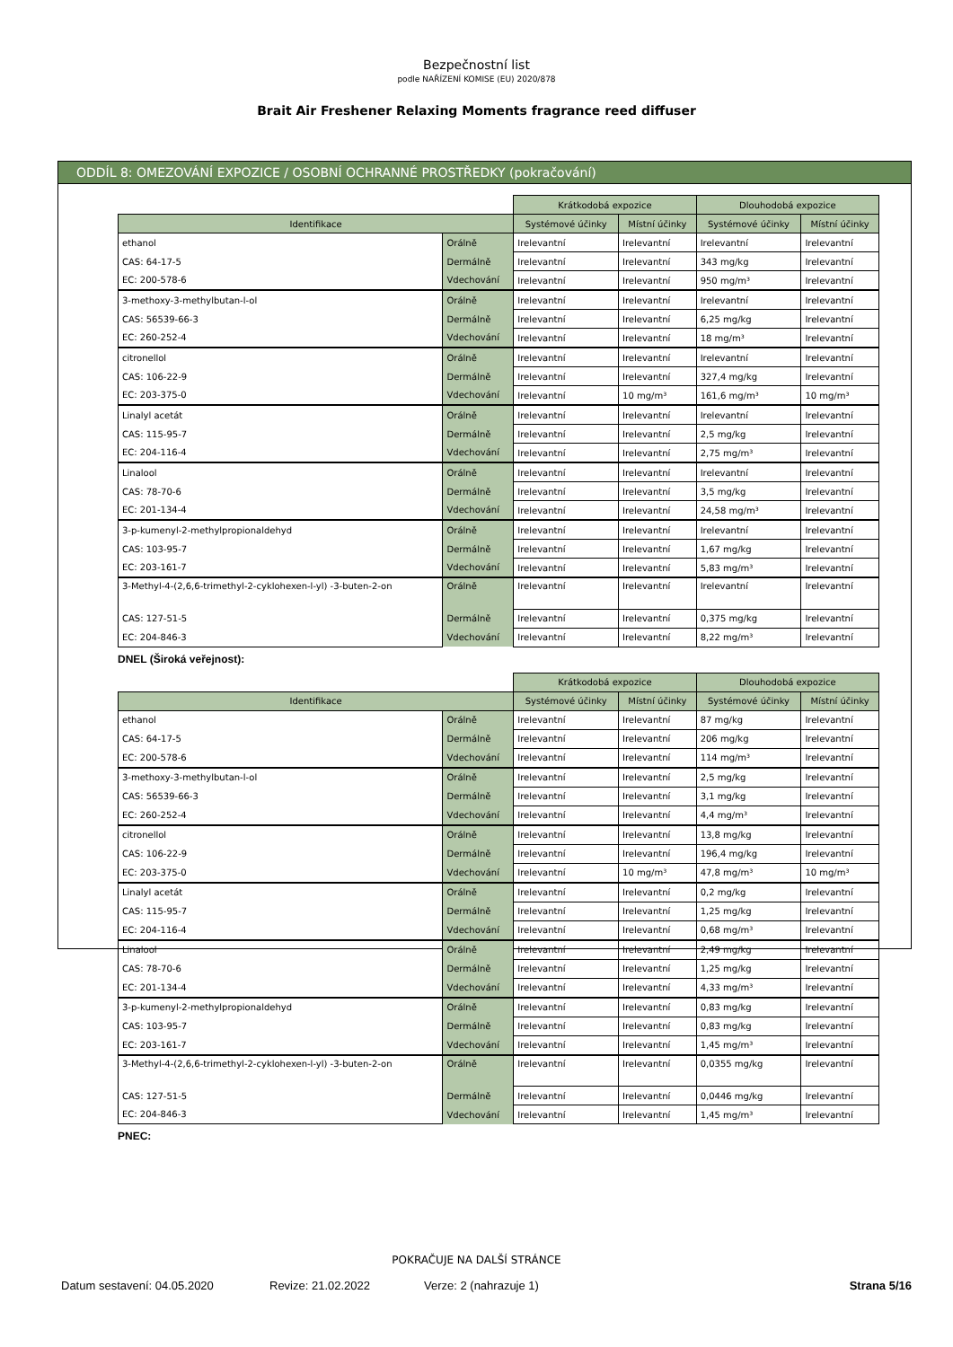Bezpečnostní list
podle NAŘÍZENÍ KOMISE (EU) 2020/878
Brait Air Freshener Relaxing Moments fragrance reed diffuser
ODDÍL 8: OMEZOVÁNÍ EXPOZICE / OSOBNÍ OCHRANNÉ PROSTŘEDKY (pokračování)
| | | Krátkodobá expozice | | Dlouhodobá expozice | |
| Identifikace | | Systémové účinky | Místní účinky | Systémové účinky | Místní účinky |
| ethanol | Orálně | Irelevantní | Irelevantní | Irelevantní | Irelevantní |
| CAS: 64-17-5 | Dermálně | Irelevantní | Irelevantní | 343 mg/kg | Irelevantní |
| EC: 200-578-6 | Vdechování | Irelevantní | Irelevantní | 950 mg/m³ | Irelevantní |
| 3-methoxy-3-methylbutan-l-ol | Orálně | Irelevantní | Irelevantní | Irelevantní | Irelevantní |
| CAS: 56539-66-3 | Dermálně | Irelevantní | Irelevantní | 6,25 mg/kg | Irelevantní |
| EC: 260-252-4 | Vdechování | Irelevantní | Irelevantní | 18 mg/m³ | Irelevantní |
| citronellol | Orálně | Irelevantní | Irelevantní | Irelevantní | Irelevantní |
| CAS: 106-22-9 | Dermálně | Irelevantní | Irelevantní | 327,4 mg/kg | Irelevantní |
| EC: 203-375-0 | Vdechování | Irelevantní | 10 mg/m³ | 161,6 mg/m³ | 10 mg/m³ |
| Linalyl acetát | Orálně | Irelevantní | Irelevantní | Irelevantní | Irelevantní |
| CAS: 115-95-7 | Dermálně | Irelevantní | Irelevantní | 2,5 mg/kg | Irelevantní |
| EC: 204-116-4 | Vdechování | Irelevantní | Irelevantní | 2,75 mg/m³ | Irelevantní |
| Linalool | Orálně | Irelevantní | Irelevantní | Irelevantní | Irelevantní |
| CAS: 78-70-6 | Dermálně | Irelevantní | Irelevantní | 3,5 mg/kg | Irelevantní |
| EC: 201-134-4 | Vdechování | Irelevantní | Irelevantní | 24,58 mg/m³ | Irelevantní |
| 3-p-kumenyl-2-methylpropionaldehyd | Orálně | Irelevantní | Irelevantní | Irelevantní | Irelevantní |
| CAS: 103-95-7 | Dermálně | Irelevantní | Irelevantní | 1,67 mg/kg | Irelevantní |
| EC: 203-161-7 | Vdechování | Irelevantní | Irelevantní | 5,83 mg/m³ | Irelevantní |
| 3-Methyl-4-(2,6,6-trimethyl-2-cyklohexen-l-yl) -3-buten-2-on | Orálně | Irelevantní | Irelevantní | Irelevantní | Irelevantní |
| CAS: 127-51-5 | Dermálně | Irelevantní | Irelevantní | 0,375 mg/kg | Irelevantní |
| EC: 204-846-3 | Vdechování | Irelevantní | Irelevantní | 8,22 mg/m³ | Irelevantní |
DNEL (Široká veřejnost):
| | | Krátkodobá expozice | | Dlouhodobá expozice | |
| Identifikace | | Systémové účinky | Místní účinky | Systémové účinky | Místní účinky |
| ethanol | Orálně | Irelevantní | Irelevantní | 87 mg/kg | Irelevantní |
| CAS: 64-17-5 | Dermálně | Irelevantní | Irelevantní | 206 mg/kg | Irelevantní |
| EC: 200-578-6 | Vdechování | Irelevantní | Irelevantní | 114 mg/m³ | Irelevantní |
| 3-methoxy-3-methylbutan-l-ol | Orálně | Irelevantní | Irelevantní | 2,5 mg/kg | Irelevantní |
| CAS: 56539-66-3 | Dermálně | Irelevantní | Irelevantní | 3,1 mg/kg | Irelevantní |
| EC: 260-252-4 | Vdechování | Irelevantní | Irelevantní | 4,4 mg/m³ | Irelevantní |
| citronellol | Orálně | Irelevantní | Irelevantní | 13,8 mg/kg | Irelevantní |
| CAS: 106-22-9 | Dermálně | Irelevantní | Irelevantní | 196,4 mg/kg | Irelevantní |
| EC: 203-375-0 | Vdechování | Irelevantní | 10 mg/m³ | 47,8 mg/m³ | 10 mg/m³ |
| Linalyl acetát | Orálně | Irelevantní | Irelevantní | 0,2 mg/kg | Irelevantní |
| CAS: 115-95-7 | Dermálně | Irelevantní | Irelevantní | 1,25 mg/kg | Irelevantní |
| EC: 204-116-4 | Vdechování | Irelevantní | Irelevantní | 0,68 mg/m³ | Irelevantní |
| Linalool | Orálně | Irelevantní | Irelevantní | 2,49 mg/kg | Irelevantní |
| CAS: 78-70-6 | Dermálně | Irelevantní | Irelevantní | 1,25 mg/kg | Irelevantní |
| EC: 201-134-4 | Vdechování | Irelevantní | Irelevantní | 4,33 mg/m³ | Irelevantní |
| 3-p-kumenyl-2-methylpropionaldehyd | Orálně | Irelevantní | Irelevantní | 0,83 mg/kg | Irelevantní |
| CAS: 103-95-7 | Dermálně | Irelevantní | Irelevantní | 0,83 mg/kg | Irelevantní |
| EC: 203-161-7 | Vdechování | Irelevantní | Irelevantní | 1,45 mg/m³ | Irelevantní |
| 3-Methyl-4-(2,6,6-trimethyl-2-cyklohexen-l-yl) -3-buten-2-on | Orálně | Irelevantní | Irelevantní | 0,0355 mg/kg | Irelevantní |
| CAS: 127-51-5 | Dermálně | Irelevantní | Irelevantní | 0,0446 mg/kg | Irelevantní |
| EC: 204-846-3 | Vdechování | Irelevantní | Irelevantní | 1,45 mg/m³ | Irelevantní |
PNEC:
POKRAČUJE NA DALŠÍ STRÁNCE
Datum sestavení: 04.05.2020 Revize: 21.02.2022 Verze: 2 (nahrazuje 1) Strana 5/16